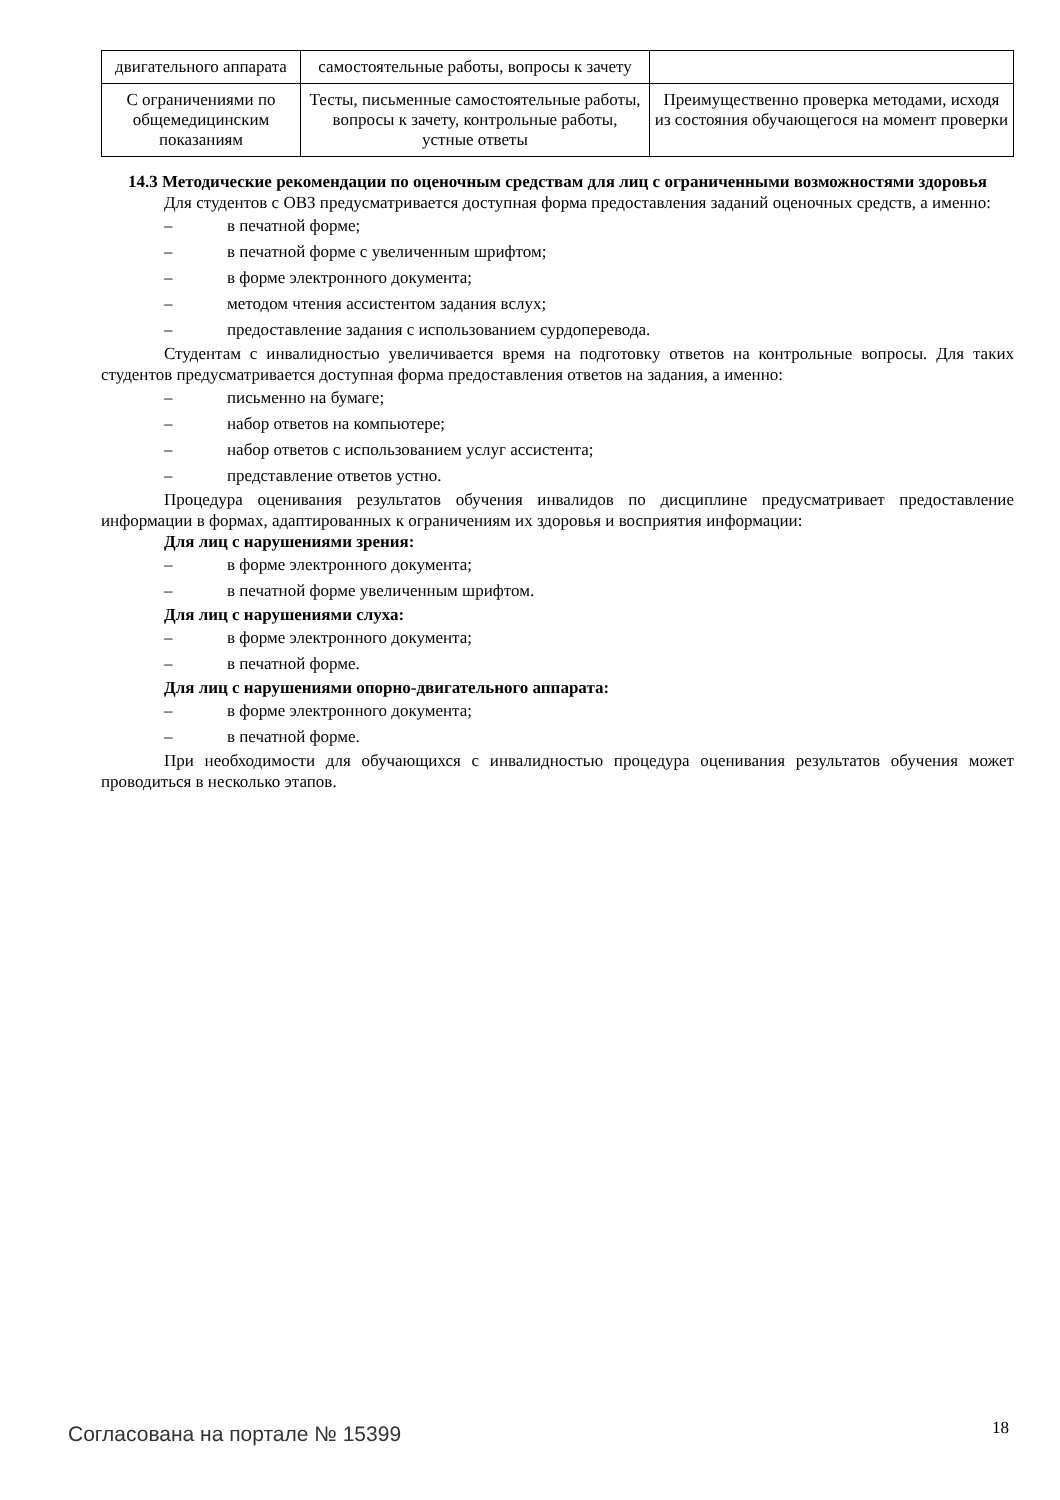| двигательного аппарата | самостоятельные работы, вопросы к зачету | |
| С ограничениями по общемедицинским показаниям | Тесты, письменные самостоятельные работы, вопросы к зачету, контрольные работы, устные ответы | Преимущественно проверка методами, исходя из состояния обучающегося на момент проверки |
14.3 Методические рекомендации по оценочным средствам для лиц с ограниченными возможностями здоровья
Для студентов с ОВЗ предусматривается доступная форма предоставления заданий оценочных средств, а именно:
– в печатной форме;
– в печатной форме с увеличенным шрифтом;
– в форме электронного документа;
– методом чтения ассистентом задания вслух;
– предоставление задания с использованием сурдоперевода.
Студентам с инвалидностью увеличивается время на подготовку ответов на контрольные вопросы. Для таких студентов предусматривается доступная форма предоставления ответов на задания, а именно:
– письменно на бумаге;
– набор ответов на компьютере;
– набор ответов с использованием услуг ассистента;
– представление ответов устно.
Процедура оценивания результатов обучения инвалидов по дисциплине предусматривает предоставление информации в формах, адаптированных к ограничениям их здоровья и восприятия информации:
Для лиц с нарушениями зрения:
– в форме электронного документа;
– в печатной форме увеличенным шрифтом.
Для лиц с нарушениями слуха:
– в форме электронного документа;
– в печатной форме.
Для лиц с нарушениями опорно-двигательного аппарата:
– в форме электронного документа;
– в печатной форме.
При необходимости для обучающихся с инвалидностью процедура оценивания результатов обучения может проводиться в несколько этапов.
Согласована на портале № 15399 18